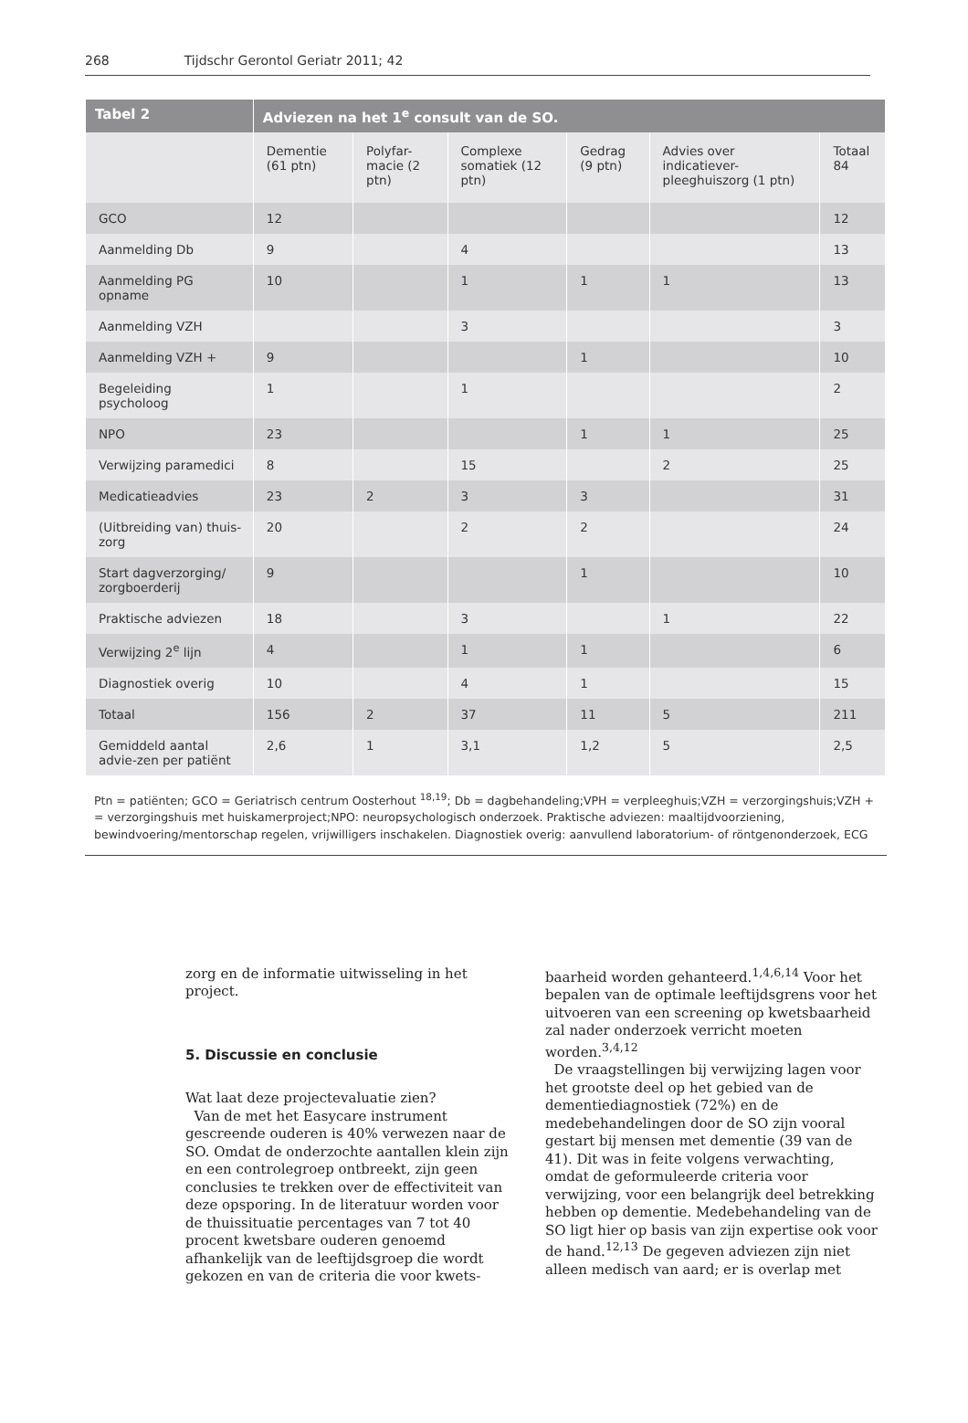268 Tijdschr Gerontol Geriatr 2011; 42
| Tabel 2 | Adviezen na het 1<sup>e</sup> consult van de SO. | | | | | |
| --- | --- | --- | --- | --- | --- | --- |
| | Dementie (61 ptn) | Polyfar-macie (2 ptn) | Complexe somatiek (12 ptn) | Gedrag (9 ptn) | Advies over indicatiever-pleeghuiszorg (1 ptn) | Totaal 84 |
| GCO | 12 | | | | | 12 |
| Aanmelding Db | 9 | | 4 | | | 13 |
| Aanmelding PG opname | 10 | | 1 | 1 | 1 | 13 |
| Aanmelding VZH | | | 3 | | | 3 |
| Aanmelding VZH + | 9 | | | 1 | | 10 |
| Begeleiding psycholoog | 1 | | 1 | | | 2 |
| NPO | 23 | | | 1 | 1 | 25 |
| Verwijzing paramedici | 8 | | 15 | | 2 | 25 |
| Medicatieadvies | 23 | 2 | 3 | 3 | | 31 |
| (Uitbreiding van) thuis-zorg | 20 | | 2 | 2 | | 24 |
| Start dagverzorging/ zorgboerderij | 9 | | | 1 | | 10 |
| Praktische adviezen | 18 | | 3 | | 1 | 22 |
| Verwijzing 2<sup>e</sup> lijn | 4 | | 1 | 1 | | 6 |
| Diagnostiek overig | 10 | | 4 | 1 | | 15 |
| Totaal | 156 | 2 | 37 | 11 | 5 | 211 |
| Gemiddeld aantal advie-zen per patiënt | 2,6 | 1 | 3,1 | 1,2 | 5 | 2,5 |
Ptn = patiënten; GCO = Geriatrisch centrum Oosterhout <sup>18,19</sup>; Db = dagbehandeling;VPH = verpleeghuis;VZH = verzorgingshuis;VZH + = verzorgingshuis met huiskamerproject;NPO: neuropsychologisch onderzoek. Praktische adviezen: maaltijdvoorziening, bewindvoering/mentorschap regelen, vrijwilligers inschakelen. Diagnostiek overig: aanvullend laboratorium- of röntgenonderzoek, ECG
zorg en de informatie uitwisseling in het project.
5. Discussie en conclusie
Wat laat deze projectevaluatie zien?
Van de met het Easycare instrument gescreende ouderen is 40% verwezen naar de SO. Omdat de onderzochte aantallen klein zijn en een controlegroep ontbreekt, zijn geen conclusies te trekken over de effectiviteit van deze opsporing. In de literatuur worden voor de thuissituatie percentages van 7 tot 40 procent kwetsbare ouderen genoemd afhankelijk van de leeftijdsgroep die wordt gekozen en van de criteria die voor kwets-
baarheid worden gehanteerd.<sup>1,4,6,14</sup> Voor het bepalen van de optimale leeftijdsgrens voor het uitvoeren van een screening op kwetsbaarheid zal nader onderzoek verricht moeten worden.<sup>3,4,12</sup>
De vraagstellingen bij verwijzing lagen voor het grootste deel op het gebied van de dementiediagnostiek (72%) en de medebehandelingen door de SO zijn vooral gestart bij mensen met dementie (39 van de 41). Dit was in feite volgens verwachting, omdat de geformuleerde criteria voor verwijzing, voor een belangrijk deel betrekking hebben op dementie. Medebehandeling van de SO ligt hier op basis van zijn expertise ook voor de hand.<sup>12,13</sup> De gegeven adviezen zijn niet alleen medisch van aard; er is overlap met